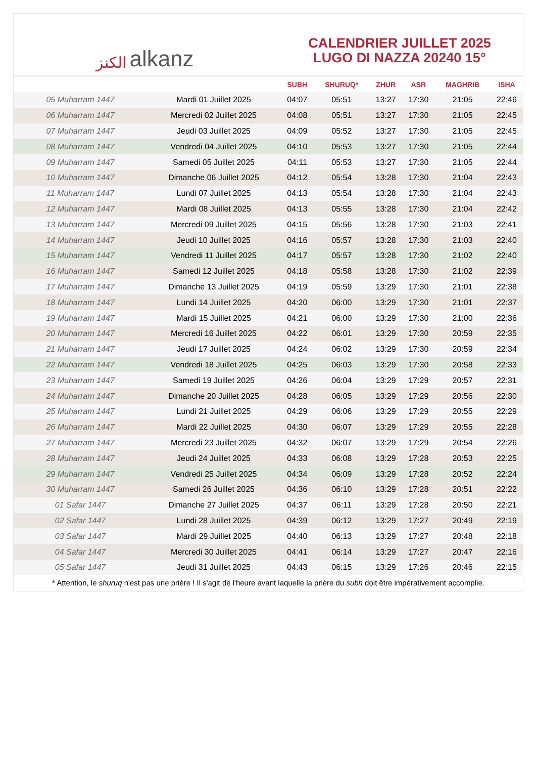ﺍﻟﻜﻨﺰ alkanz
CALENDRIER JUILLET 2025
LUGO DI NAZZA 20240 15°
| | | SUBH | SHURUQ* | ZHUR | ASR | MAGHRIB | ISHA |
| --- | --- | --- | --- | --- | --- | --- | --- |
| 05 Muharram 1447 | Mardi 01 Juillet 2025 | 04:07 | 05:51 | 13:27 | 17:30 | 21:05 | 22:46 |
| 06 Muharram 1447 | Mercredi 02 Juillet 2025 | 04:08 | 05:51 | 13:27 | 17:30 | 21:05 | 22:45 |
| 07 Muharram 1447 | Jeudi 03 Juillet 2025 | 04:09 | 05:52 | 13:27 | 17:30 | 21:05 | 22:45 |
| 08 Muharram 1447 | Vendredi 04 Juillet 2025 | 04:10 | 05:53 | 13:27 | 17:30 | 21:05 | 22:44 |
| 09 Muharram 1447 | Samedi 05 Juillet 2025 | 04:11 | 05:53 | 13:27 | 17:30 | 21:05 | 22:44 |
| 10 Muharram 1447 | Dimanche 06 Juillet 2025 | 04:12 | 05:54 | 13:28 | 17:30 | 21:04 | 22:43 |
| 11 Muharram 1447 | Lundi 07 Juillet 2025 | 04:13 | 05:54 | 13:28 | 17:30 | 21:04 | 22:43 |
| 12 Muharram 1447 | Mardi 08 Juillet 2025 | 04:13 | 05:55 | 13:28 | 17:30 | 21:04 | 22:42 |
| 13 Muharram 1447 | Mercredi 09 Juillet 2025 | 04:15 | 05:56 | 13:28 | 17:30 | 21:03 | 22:41 |
| 14 Muharram 1447 | Jeudi 10 Juillet 2025 | 04:16 | 05:57 | 13:28 | 17:30 | 21:03 | 22:40 |
| 15 Muharram 1447 | Vendredi 11 Juillet 2025 | 04:17 | 05:57 | 13:28 | 17:30 | 21:02 | 22:40 |
| 16 Muharram 1447 | Samedi 12 Juillet 2025 | 04:18 | 05:58 | 13:28 | 17:30 | 21:02 | 22:39 |
| 17 Muharram 1447 | Dimanche 13 Juillet 2025 | 04:19 | 05:59 | 13:29 | 17:30 | 21:01 | 22:38 |
| 18 Muharram 1447 | Lundi 14 Juillet 2025 | 04:20 | 06:00 | 13:29 | 17:30 | 21:01 | 22:37 |
| 19 Muharram 1447 | Mardi 15 Juillet 2025 | 04:21 | 06:00 | 13:29 | 17:30 | 21:00 | 22:36 |
| 20 Muharram 1447 | Mercredi 16 Juillet 2025 | 04:22 | 06:01 | 13:29 | 17:30 | 20:59 | 22:35 |
| 21 Muharram 1447 | Jeudi 17 Juillet 2025 | 04:24 | 06:02 | 13:29 | 17:30 | 20:59 | 22:34 |
| 22 Muharram 1447 | Vendredi 18 Juillet 2025 | 04:25 | 06:03 | 13:29 | 17:30 | 20:58 | 22:33 |
| 23 Muharram 1447 | Samedi 19 Juillet 2025 | 04:26 | 06:04 | 13:29 | 17:29 | 20:57 | 22:31 |
| 24 Muharram 1447 | Dimanche 20 Juillet 2025 | 04:28 | 06:05 | 13:29 | 17:29 | 20:56 | 22:30 |
| 25 Muharram 1447 | Lundi 21 Juillet 2025 | 04:29 | 06:06 | 13:29 | 17:29 | 20:55 | 22:29 |
| 26 Muharram 1447 | Mardi 22 Juillet 2025 | 04:30 | 06:07 | 13:29 | 17:29 | 20:55 | 22:28 |
| 27 Muharram 1447 | Mercredi 23 Juillet 2025 | 04:32 | 06:07 | 13:29 | 17:29 | 20:54 | 22:26 |
| 28 Muharram 1447 | Jeudi 24 Juillet 2025 | 04:33 | 06:08 | 13:29 | 17:28 | 20:53 | 22:25 |
| 29 Muharram 1447 | Vendredi 25 Juillet 2025 | 04:34 | 06:09 | 13:29 | 17:28 | 20:52 | 22:24 |
| 30 Muharram 1447 | Samedi 26 Juillet 2025 | 04:36 | 06:10 | 13:29 | 17:28 | 20:51 | 22:22 |
| 01 Safar 1447 | Dimanche 27 Juillet 2025 | 04:37 | 06:11 | 13:29 | 17:28 | 20:50 | 22:21 |
| 02 Safar 1447 | Lundi 28 Juillet 2025 | 04:39 | 06:12 | 13:29 | 17:27 | 20:49 | 22:19 |
| 03 Safar 1447 | Mardi 29 Juillet 2025 | 04:40 | 06:13 | 13:29 | 17:27 | 20:48 | 22:18 |
| 04 Safar 1447 | Mercredi 30 Juillet 2025 | 04:41 | 06:14 | 13:29 | 17:27 | 20:47 | 22:16 |
| 05 Safar 1447 | Jeudi 31 Juillet 2025 | 04:43 | 06:15 | 13:29 | 17:26 | 20:46 | 22:15 |
* Attention, le shuruq n'est pas une prière ! Il s'agit de l'heure avant laquelle la prière du subh doit être impérativement accomplie.